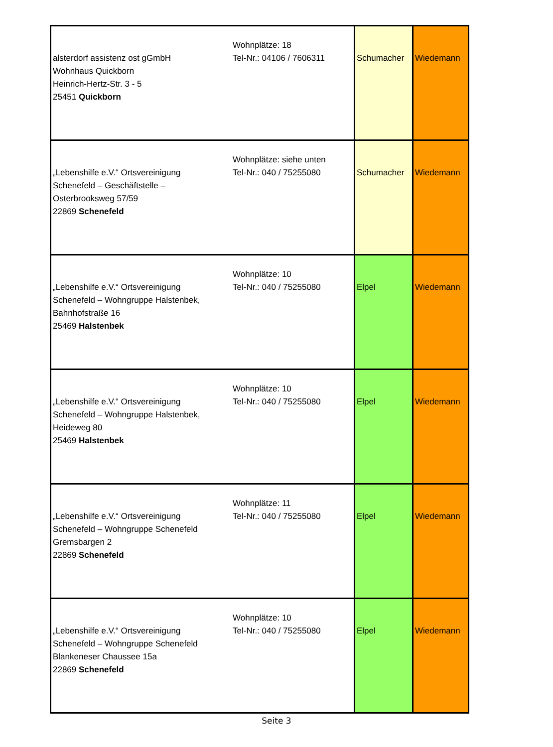| alsterdorf assistenz ost gGmbH Wohnhaus Quickborn Heinrich-Hertz-Str. 3 - 5 25451 Quickborn | Wohnplätze: 18 Tel-Nr.: 04106 / 7606311 | Schumacher | Wiedemann |
| „Lebenshilfe e.V.“ Ortsvereinigung Schenefeld – Geschäftstelle – Osterbrooksweg 57/59 22869 Schenefeld | Wohnplätze: siehe unten Tel-Nr.: 040 / 75255080 | Schumacher | Wiedemann |
| „Lebenshilfe e.V.“ Ortsvereinigung Schenefeld – Wohngruppe Halstenbek, Bahnhofstraße 16 25469 Halstenbek | Wohnplätze: 10 Tel-Nr.: 040 / 75255080 | Elpel | Wiedemann |
| „Lebenshilfe e.V.“ Ortsvereinigung Schenefeld – Wohngruppe Halstenbek, Heideweg 80 25469 Halstenbek | Wohnplätze: 10 Tel-Nr.: 040 / 75255080 | Elpel | Wiedemann |
| „Lebenshilfe e.V.“ Ortsvereinigung Schenefeld – Wohngruppe Schenefeld Gremsbargen 2 22869 Schenefeld | Wohnplätze: 11 Tel-Nr.: 040 / 75255080 | Elpel | Wiedemann |
| „Lebenshilfe e.V.“ Ortsvereinigung Schenefeld – Wohngruppe Schenefeld Blankeneser Chaussee 15a 22869 Schenefeld | Wohnplätze: 10 Tel-Nr.: 040 / 75255080 | Elpel | Wiedemann |
Seite 3